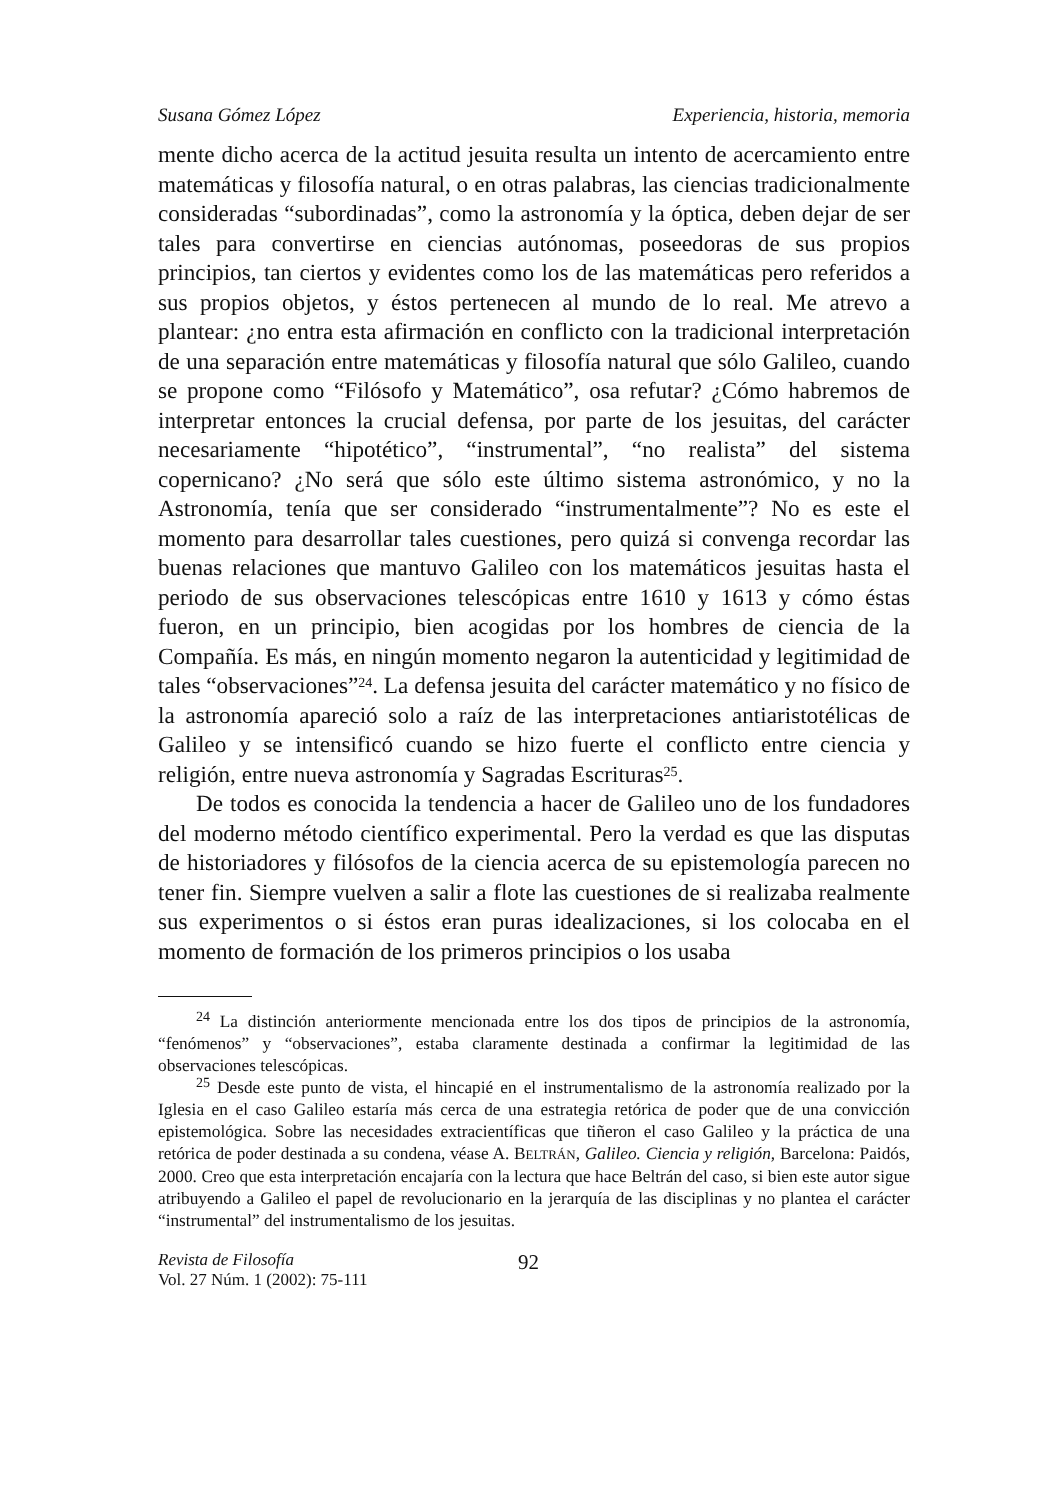Susana Gómez López Experiencia, historia, memoria
mente dicho acerca de la actitud jesuita resulta un intento de acercamiento entre matemáticas y filosofía natural, o en otras palabras, las ciencias tradicionalmente consideradas “subordinadas”, como la astronomía y la óptica, deben dejar de ser tales para convertirse en ciencias autónomas, poseedoras de sus propios principios, tan ciertos y evidentes como los de las matemáticas pero referidos a sus propios objetos, y éstos pertenecen al mundo de lo real. Me atrevo a plantear: ¿no entra esta afirmación en conflicto con la tradicional interpretación de una separación entre matemáticas y filosofía natural que sólo Galileo, cuando se propone como “Filósofo y Matemático”, osa refutar? ¿Cómo habremos de interpretar entonces la crucial defensa, por parte de los jesuitas, del carácter necesariamente “hipotético”, “instrumental”, “no realista” del sistema copernicano? ¿No será que sólo este último sistema astronómico, y no la Astronomía, tenía que ser considerado “instrumentalmente”? No es este el momento para desarrollar tales cuestiones, pero quizá si convenga recordar las buenas relaciones que mantuvo Galileo con los matemáticos jesuitas hasta el periodo de sus observaciones telescópicas entre 1610 y 1613 y cómo éstas fueron, en un principio, bien acogidas por los hombres de ciencia de la Compañía. Es más, en ningún momento negaron la autenticidad y legitimidad de tales “observaciones”<sup>24</sup>. La defensa jesuita del carácter matemático y no físico de la astronomía apareció solo a raíz de las interpretaciones antiaristotélicas de Galileo y se intensificó cuando se hizo fuerte el conflicto entre ciencia y religión, entre nueva astronomía y Sagradas Escrituras<sup>25</sup>.
De todos es conocida la tendencia a hacer de Galileo uno de los fundadores del moderno método científico experimental. Pero la verdad es que las disputas de historiadores y filósofos de la ciencia acerca de su epistemología parecen no tener fin. Siempre vuelven a salir a flote las cuestiones de si realizaba realmente sus experimentos o si éstos eran puras idealizaciones, si los colocaba en el momento de formación de los primeros principios o los usaba
<sup>24</sup> La distinción anteriormente mencionada entre los dos tipos de principios de la astronomía, “fenómenos” y “observaciones”, estaba claramente destinada a confirmar la legitimidad de las observaciones telescópicas.
<sup>25</sup> Desde este punto de vista, el hincapié en el instrumentalismo de la astronomía realizado por la Iglesia en el caso Galileo estaría más cerca de una estrategia retórica de poder que de una convicción epistemológica. Sobre las necesidades extracientíficas que tiñeron el caso Galileo y la práctica de una retórica de poder destinada a su condena, véase A. BELTRÁN, Galileo. Ciencia y religión, Barcelona: Paidós, 2000. Creo que esta interpretación encajaría con la lectura que hace Beltrán del caso, si bien este autor sigue atribuyendo a Galileo el papel de revolucionario en la jerarquía de las disciplinas y no plantea el carácter “instrumental” del instrumentalismo de los jesuitas.
Revista de Filosofía
Vol. 27 Núm. 1 (2002): 75-111
92